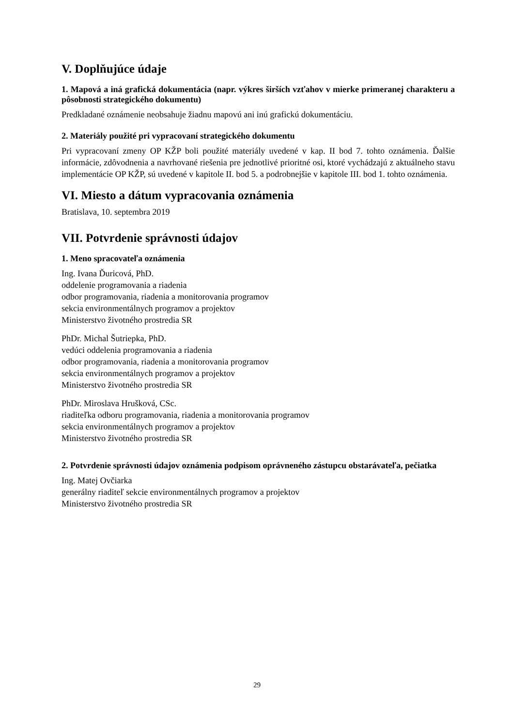V. Doplňujúce údaje
1. Mapová a iná grafická dokumentácia (napr. výkres širších vzťahov v mierke primeranej charakteru a pôsobnosti strategického dokumentu)
Predkladané oznámenie neobsahuje žiadnu mapovú ani inú grafickú dokumentáciu.
2. Materiály použité pri vypracovaní strategického dokumentu
Pri vypracovaní zmeny OP KŽP boli použité materiály uvedené v kap. II bod 7. tohto oznámenia. Ďalšie informácie, zdôvodnenia a navrhované riešenia pre jednotlivé prioritné osi, ktoré vychádzajú z aktuálneho stavu implementácie OP KŽP, sú uvedené v kapitole II. bod 5. a podrobnejšie v kapitole III. bod 1. tohto oznámenia.
VI. Miesto a dátum vypracovania oznámenia
Bratislava, 10. septembra 2019
VII. Potvrdenie správnosti údajov
1. Meno spracovateľa oznámenia
Ing. Ivana Ďuricová, PhD.
oddelenie programovania a riadenia
odbor programovania, riadenia a monitorovania programov
sekcia environmentálnych programov a projektov
Ministerstvo životného prostredia SR
PhDr. Michal Šutriepka, PhD.
vedúci oddelenia programovania a riadenia
odbor programovania, riadenia a monitorovania programov
sekcia environmentálnych programov a projektov
Ministerstvo životného prostredia SR
PhDr. Miroslava Hrušková, CSc.
riaditeľka odboru programovania, riadenia a monitorovania programov
sekcia environmentálnych programov a projektov
Ministerstvo životného prostredia SR
2. Potvrdenie správnosti údajov oznámenia podpisom oprávneného zástupcu obstarávateľa, pečiatka
Ing. Matej Ovčiarka
generálny riaditeľ sekcie environmentálnych programov a projektov
Ministerstvo životného prostredia SR
29